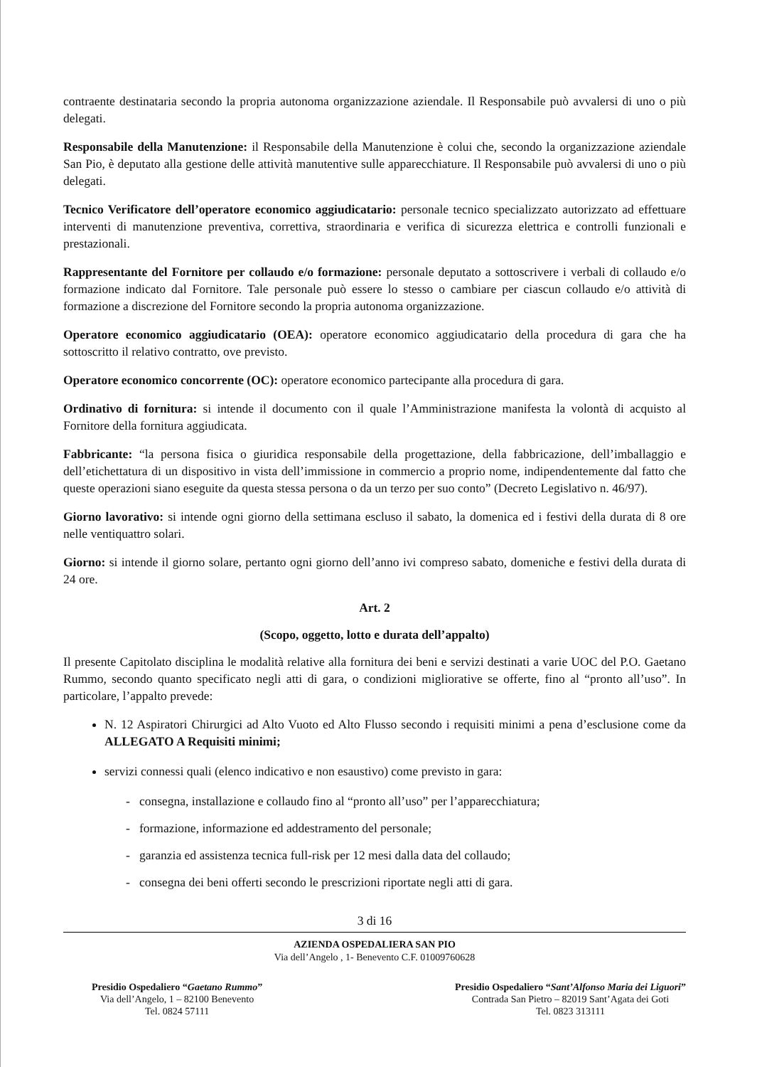contraente destinataria secondo la propria autonoma organizzazione aziendale. Il Responsabile può avvalersi di uno o più delegati.
Responsabile della Manutenzione: il Responsabile della Manutenzione è colui che, secondo la organizzazione aziendale San Pio, è deputato alla gestione delle attività manutentive sulle apparecchiature. Il Responsabile può avvalersi di uno o più delegati.
Tecnico Verificatore dell’operatore economico aggiudicatario: personale tecnico specializzato autorizzato ad effettuare interventi di manutenzione preventiva, correttiva, straordinaria e verifica di sicurezza elettrica e controlli funzionali e prestazionali.
Rappresentante del Fornitore per collaudo e/o formazione: personale deputato a sottoscrivere i verbali di collaudo e/o formazione indicato dal Fornitore. Tale personale può essere lo stesso o cambiare per ciascun collaudo e/o attività di formazione a discrezione del Fornitore secondo la propria autonoma organizzazione.
Operatore economico aggiudicatario (OEA): operatore economico aggiudicatario della procedura di gara che ha sottoscritto il relativo contratto, ove previsto.
Operatore economico concorrente (OC): operatore economico partecipante alla procedura di gara.
Ordinativo di fornitura: si intende il documento con il quale l’Amministrazione manifesta la volontà di acquisto al Fornitore della fornitura aggiudicata.
Fabbricante: “la persona fisica o giuridica responsabile della progettazione, della fabbricazione, dell’imballaggio e dell’etichettatura di un dispositivo in vista dell’immissione in commercio a proprio nome, indipendentemente dal fatto che queste operazioni siano eseguite da questa stessa persona o da un terzo per suo conto” (Decreto Legislativo n. 46/97).
Giorno lavorativo: si intende ogni giorno della settimana escluso il sabato, la domenica ed i festivi della durata di 8 ore nelle ventiquattro solari.
Giorno: si intende il giorno solare, pertanto ogni giorno dell’anno ivi compreso sabato, domeniche e festivi della durata di 24 ore.
Art. 2
(Scopo, oggetto, lotto e durata dell’appalto)
Il presente Capitolato disciplina le modalità relative alla fornitura dei beni e servizi destinati a varie UOC del P.O. Gaetano Rummo, secondo quanto specificato negli atti di gara, o condizioni migliorative se offerte, fino al “pronto all’uso”. In particolare, l’appalto prevede:
N. 12 Aspiratori Chirurgici ad Alto Vuoto ed Alto Flusso secondo i requisiti minimi a pena d’esclusione come da ALLEGATO A Requisiti minimi;
servizi connessi quali (elenco indicativo e non esaustivo) come previsto in gara:
- consegna, installazione e collaudo fino al “pronto all’uso” per l’apparecchiatura;
- formazione, informazione ed addestramento del personale;
- garanzia ed assistenza tecnica full-risk per 12 mesi dalla data del collaudo;
- consegna dei beni offerti secondo le prescrizioni riportate negli atti di gara.
3 di 16
AZIENDA OSPEDALIERA SAN PIO
Via dell’Angelo , 1- Benevento C.F. 01009760628
Presidio Ospedaliero “Gaetano Rummo”
Via dell’Angelo, 1 – 82100 Benevento
Tel. 0824 57111
Presidio Ospedaliero “Sant’Alfonso Maria dei Liguori”
Contrada San Pietro – 82019 Sant’Agata dei Goti
Tel. 0823 313111